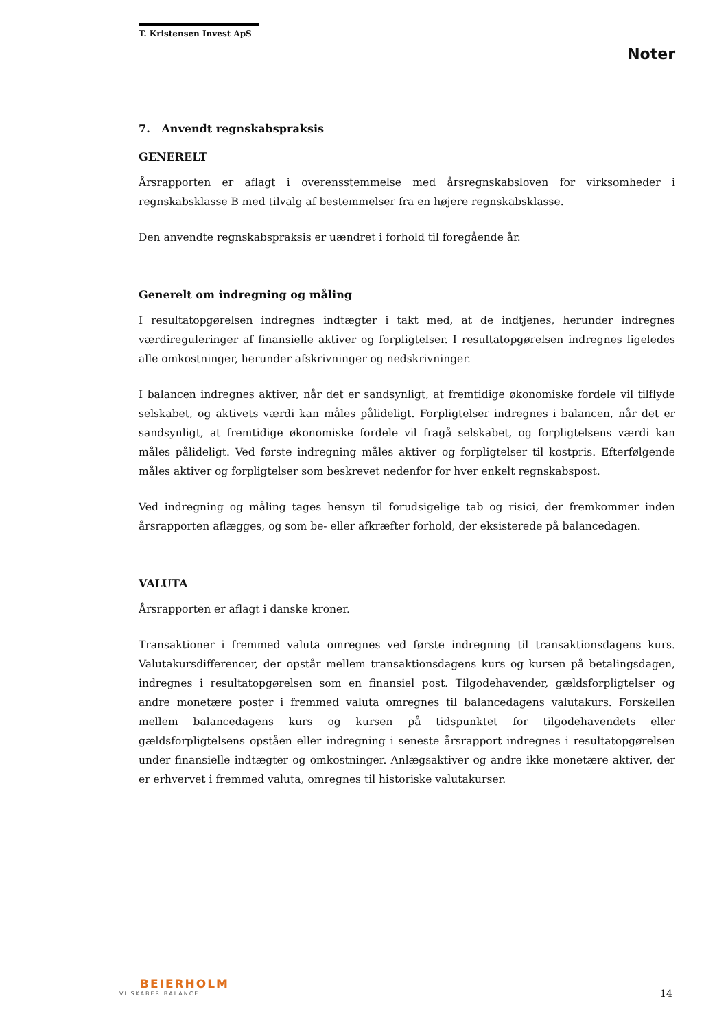T. Kristensen Invest ApS
Noter
7. Anvendt regnskabspraksis
GENERELT
Årsrapporten er aflagt i overensstemmelse med årsregnskabsloven for virksomheder i regnskabsklasse B med tilvalg af bestemmelser fra en højere regnskabsklasse.
Den anvendte regnskabspraksis er uændret i forhold til foregående år.
Generelt om indregning og måling
I resultatopgørelsen indregnes indtægter i takt med, at de indtjenes, herunder indregnes værdireguleringer af finansielle aktiver og forpligtelser. I resultatopgørelsen indregnes ligeledes alle omkostninger, herunder afskrivninger og nedskrivninger.
I balancen indregnes aktiver, når det er sandsynligt, at fremtidige økonomiske fordele vil tilflyde selskabet, og aktivets værdi kan måles pålideligt. Forpligtelser indregnes i balancen, når det er sandsynligt, at fremtidige økonomiske fordele vil fragå selskabet, og forpligtelsens værdi kan måles pålideligt. Ved første indregning måles aktiver og forpligtelser til kostpris. Efterfølgende måles aktiver og forpligtelser som beskrevet nedenfor for hver enkelt regnskabspost.
Ved indregning og måling tages hensyn til forudsigelige tab og risici, der fremkommer inden årsrapporten aflægges, og som be- eller afkræfter forhold, der eksisterede på balancedagen.
VALUTA
Årsrapporten er aflagt i danske kroner.
Transaktioner i fremmed valuta omregnes ved første indregning til transaktionsdagens kurs. Valutakursdifferencer, der opstår mellem transaktionsdagens kurs og kursen på betalingsdagen, indregnes i resultatopgørelsen som en finansiel post. Tilgodehavender, gældsforpligtelser og andre monetære poster i fremmed valuta omregnes til balancedagens valutakurs. Forskellen mellem balancedagens kurs og kursen på tidspunktet for tilgodehavendets eller gældsforpligtelsens opståen eller indregning i seneste årsrapport indregnes i resultatopgørelsen under finansielle indtægter og omkostninger. Anlægsaktiver og andre ikke monetære aktiver, der er erhvervet i fremmed valuta, omregnes til historiske valutakurser.
BEIERHOLM
VI SKABER BALANCE
14